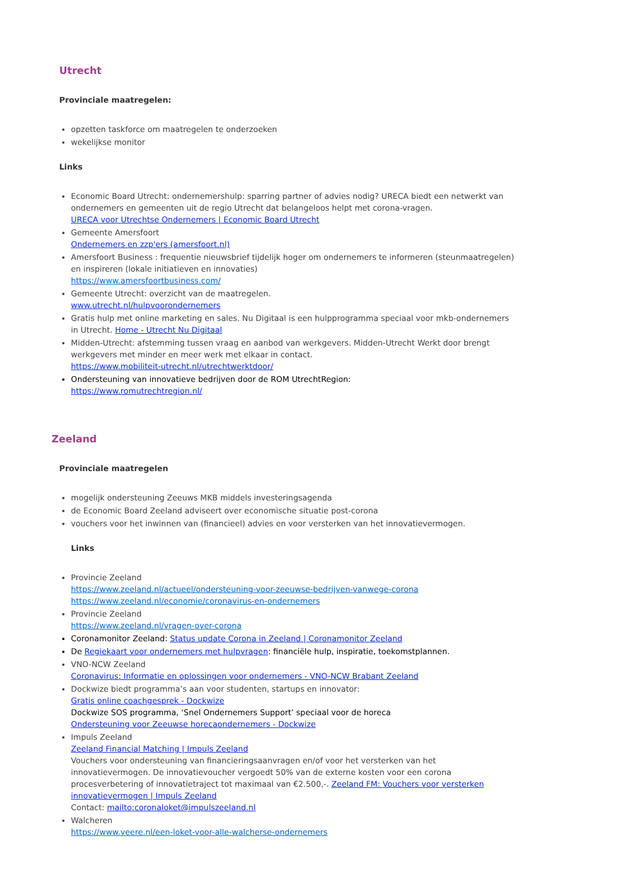Utrecht
Provinciale maatregelen:
opzetten taskforce om maatregelen te onderzoeken
wekelijkse monitor
Links
Economic Board Utrecht: ondernemershulp: sparring partner of advies nodig? URECA biedt een netwerkt van ondernemers en gemeenten uit de regio Utrecht dat belangeloos helpt met corona-vragen.
URECA voor Utrechtse Ondernemers | Economic Board Utrecht
Gemeente Amersfoort
Ondernemers en zzp'ers (amersfoort.nl)
Amersfoort Business : frequentie nieuwsbrief tijdelijk hoger om ondernemers te informeren (steunmaatregelen) en inspireren (lokale initiatieven en innovaties)
https://www.amersfoortbusiness.com/
Gemeente Utrecht: overzicht van de maatregelen.
www.utrecht.nl/hulpvoorondernemers
Gratis hulp met online marketing en sales. Nu Digitaal is een hulpprogramma speciaal voor mkb-ondernemers in Utrecht. Home - Utrecht Nu Digitaal
Midden-Utrecht: afstemming tussen vraag en aanbod van werkgevers. Midden-Utrecht Werkt door brengt werkgevers met minder en meer werk met elkaar in contact.
https://www.mobiliteit-utrecht.nl/utrechtwerktdoor/
Ondersteuning van innovatieve bedrijven door de ROM UtrechtRegion:
https://www.romutrechtregion.nl/
Zeeland
Provinciale maatregelen
mogelijk ondersteuning Zeeuws MKB middels investeringsagenda
de Economic Board Zeeland adviseert over economische situatie post-corona
vouchers voor het inwinnen van (financieel) advies en voor versterken van het innovatievermogen.
Links
Provincie Zeeland
https://www.zeeland.nl/actueel/ondersteuning-voor-zeeuwse-bedrijven-vanwege-corona
https://www.zeeland.nl/economie/coronavirus-en-ondernemers
Provincie Zeeland
https://www.zeeland.nl/vragen-over-corona
Coronamonitor Zeeland: Status update Corona in Zeeland | Coronamonitor Zeeland
De Regiekaart voor ondernemers met hulpvragen: financiële hulp, inspiratie, toekomstplannen.
VNO-NCW Zeeland
Coronavirus: Informatie en oplossingen voor ondernemers - VNO-NCW Brabant Zeeland
Dockwize biedt programma’s aan voor studenten, startups en innovator:
Gratis online coachgesprek - Dockwize
Dockwize SOS programma, ‘Snel Ondernemers Support’ speciaal voor de horeca
Ondersteuning voor Zeeuwse horecaondernemers - Dockwize
Impuls Zeeland
Zeeland Financial Matching | Impuls Zeeland
Vouchers voor ondersteuning van financieringsaanvragen en/of voor het versterken van het innovatievermogen. De innovatievoucher vergoedt 50% van de externe kosten voor een corona procesverbetering of innovatietraject tot maximaal van €2.500,-. Zeeland FM: Vouchers voor versterken innovatievermogen | Impuls Zeeland
Contact: mailto:coronaloket@impulszeeland.nl
Walcheren
https://www.veere.nl/een-loket-voor-alle-walcherse-ondernemers